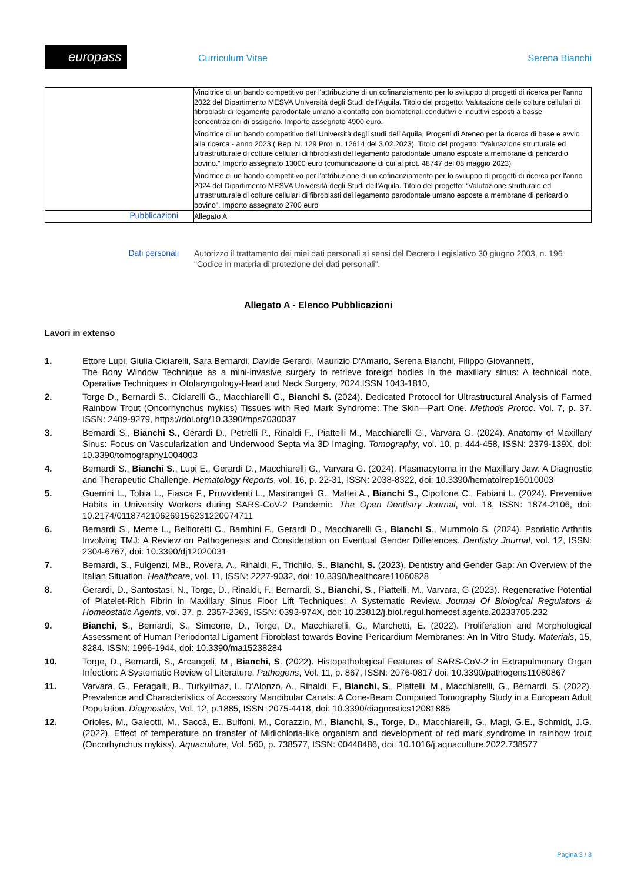europass Curriculum Vitae Serena Bianchi
| | Vincitrice di un bando competitivo per l'attribuzione di un cofinanziamento per lo sviluppo di progetti di ricerca per l'anno 2022 del Dipartimento MESVA Università degli Studi dell'Aquila. Titolo del progetto: Valutazione delle colture cellulari di fibroblasti di legamento parodontale umano a contatto con biomateriali conduttivi e induttivi esposti a basse concentrazioni di ossigeno. Importo assegnato 4900 euro. Vincitrice di un bando competitivo dell’Università degli studi dell’Aquila, Progetti di Ateneo per la ricerca di base e avvio alla ricerca - anno 2023 ( Rep. N. 129 Prot. n. 12614 del 3.02.2023), Titolo del progetto: “Valutazione strutturale ed ultrastrutturale di colture cellulari di fibroblasti del legamento parodontale umano esposte a membrane di pericardio bovino.” Importo assegnato 13000 euro (comunicazione di cui al prot. 48747 del 08 maggio 2023) Vincitrice di un bando competitivo per l'attribuzione di un cofinanziamento per lo sviluppo di progetti di ricerca per l'anno 2024 del Dipartimento MESVA Università degli Studi dell'Aquila. Titolo del progetto: “Valutazione strutturale ed ultrastrutturale di colture cellulari di fibroblasti del legamento parodontale umano esposte a membrane di pericardio bovino”. Importo assegnato 2700 euro |
| Pubblicazioni | Allegato A |
Dati personali
Autorizzo il trattamento dei miei dati personali ai sensi del Decreto Legislativo 30 giugno 2003, n. 196 "Codice in materia di protezione dei dati personali”.
Allegato A - Elenco Pubblicazioni
Lavori in extenso
1. Ettore Lupi, Giulia Ciciarelli, Sara Bernardi, Davide Gerardi, Maurizio D'Amario, Serena Bianchi, Filippo Giovannetti,
The Bony Window Technique as a mini-invasive surgery to retrieve foreign bodies in the maxillary sinus: A technical note, Operative Techniques in Otolaryngology-Head and Neck Surgery, 2024,ISSN 1043-1810,
2. Torge D., Bernardi S., Ciciarelli G., Macchiarelli G., Bianchi S. (2024). Dedicated Protocol for Ultrastructural Analysis of Farmed Rainbow Trout (Oncorhynchus mykiss) Tissues with Red Mark Syndrome: The Skin—Part One. Methods Protoc. Vol. 7, p. 37. ISSN: 2409-9279, https://doi.org/10.3390/mps7030037
3. Bernardi S., Bianchi S., Gerardi D., Petrelli P., Rinaldi F., Piattelli M., Macchiarelli G., Varvara G. (2024). Anatomy of Maxillary Sinus: Focus on Vascularization and Underwood Septa via 3D Imaging. Tomography, vol. 10, p. 444-458, ISSN: 2379-139X, doi: 10.3390/tomography1004003
4. Bernardi S., Bianchi S., Lupi E., Gerardi D., Macchiarelli G., Varvara G. (2024). Plasmacytoma in the Maxillary Jaw: A Diagnostic and Therapeutic Challenge. Hematology Reports, vol. 16, p. 22-31, ISSN: 2038-8322, doi: 10.3390/hematolrep16010003
5. Guerrini L., Tobia L., Fiasca F., Provvidenti L., Mastrangeli G., Mattei A., Bianchi S., Cipollone C., Fabiani L. (2024). Preventive Habits in University Workers during SARS-CoV-2 Pandemic. The Open Dentistry Journal, vol. 18, ISSN: 1874-2106, doi: 10.2174/0118742106269156231220074711
6. Bernardi S., Meme L., Belfioretti C., Bambini F., Gerardi D., Macchiarelli G., Bianchi S., Mummolo S. (2024). Psoriatic Arthritis Involving TMJ: A Review on Pathogenesis and Consideration on Eventual Gender Differences. Dentistry Journal, vol. 12, ISSN: 2304-6767, doi: 10.3390/dj12020031
7. Bernardi, S., Fulgenzi, MB., Rovera, A., Rinaldi, F., Trichilo, S., Bianchi, S. (2023). Dentistry and Gender Gap: An Overview of the Italian Situation. Healthcare, vol. 11, ISSN: 2227-9032, doi: 10.3390/healthcare11060828
8. Gerardi, D., Santostasi, N., Torge, D., Rinaldi, F., Bernardi, S., Bianchi, S., Piattelli, M., Varvara, G (2023). Regenerative Potential of Platelet-Rich Fibrin in Maxillary Sinus Floor Lift Techniques: A Systematic Review. Journal Of Biological Regulators & Homeostatic Agents, vol. 37, p. 2357-2369, ISSN: 0393-974X, doi: 10.23812/j.biol.regul.homeost.agents.20233705.232
9. Bianchi, S., Bernardi, S., Simeone, D., Torge, D., Macchiarelli, G., Marchetti, E. (2022). Proliferation and Morphological Assessment of Human Periodontal Ligament Fibroblast towards Bovine Pericardium Membranes: An In Vitro Study. Materials, 15, 8284. ISSN: 1996-1944, doi: 10.3390/ma15238284
10. Torge, D., Bernardi, S., Arcangeli, M., Bianchi, S. (2022). Histopathological Features of SARS-CoV-2 in Extrapulmonary Organ Infection: A Systematic Review of Literature. Pathogens, Vol. 11, p. 867, ISSN: 2076-0817 doi: 10.3390/pathogens11080867
11. Varvara, G., Feragalli, B., Turkyilmaz, I., D’Alonzo, A., Rinaldi, F., Bianchi, S., Piattelli, M., Macchiarelli, G., Bernardi, S. (2022). Prevalence and Characteristics of Accessory Mandibular Canals: A Cone-Beam Computed Tomography Study in a European Adult Population. Diagnostics, Vol. 12, p.1885, ISSN: 2075-4418, doi: 10.3390/diagnostics12081885
12. Orioles, M., Galeotti, M., Saccà, E., Bulfoni, M., Corazzin, M., Bianchi, S., Torge, D., Macchiarelli, G., Magi, G.E., Schmidt, J.G. (2022). Effect of temperature on transfer of Midichloria-like organism and development of red mark syndrome in rainbow trout (Oncorhynchus mykiss). Aquaculture, Vol. 560, p. 738577, ISSN: 00448486, doi: 10.1016/j.aquaculture.2022.738577
Pagina 3 / 8